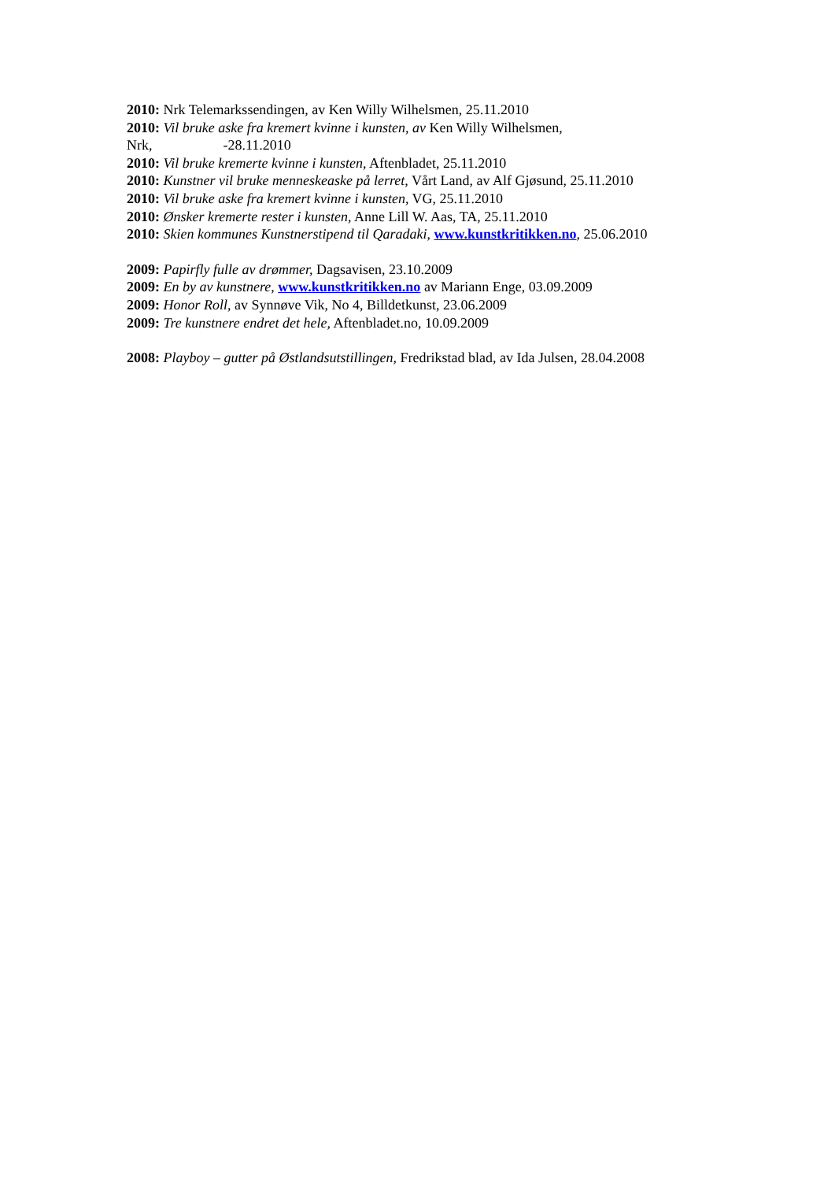2010: Nrk Telemarkssendingen, av Ken Willy Wilhelsmen, 25.11.2010
2010: Vil bruke aske fra kremert kvinne i kunsten, av Ken Willy Wilhelsmen,
Nrk, -28.11.2010
2010: Vil bruke kremerte kvinne i kunsten, Aftenbladet, 25.11.2010
2010: Kunstner vil bruke menneskeaske på lerret, Vårt Land, av Alf Gjøsund, 25.11.2010
2010: Vil bruke aske fra kremert kvinne i kunsten, VG, 25.11.2010
2010: Ønsker kremerte rester i kunsten, Anne Lill W. Aas, TA, 25.11.2010
2010: Skien kommunes Kunstnerstipend til Qaradaki, www.kunstkritikken.no, 25.06.2010
2009: Papirfly fulle av drømmer, Dagsavisen, 23.10.2009
2009: En by av kunstnere, www.kunstkritikken.no av Mariann Enge, 03.09.2009
2009: Honor Roll, av Synnøve Vik, No 4, Billdetkunst, 23.06.2009
2009: Tre kunstnere endret det hele, Aftenbladet.no, 10.09.2009
2008: Playboy – gutter på Østlandsutstillingen, Fredrikstad blad, av Ida Julsen, 28.04.2008